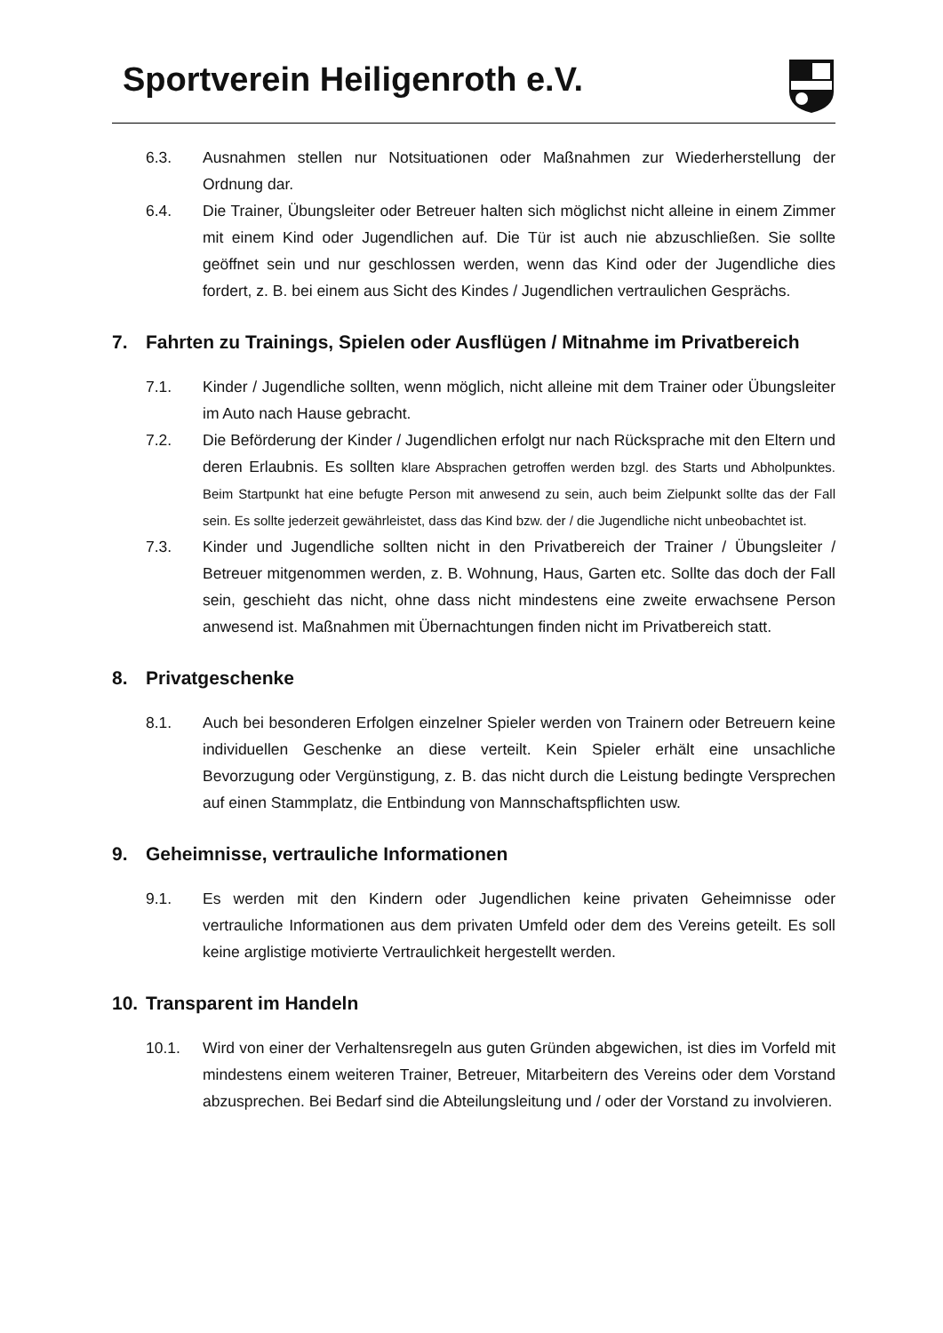Sportverein Heiligenroth e.V.
6.3. Ausnahmen stellen nur Notsituationen oder Maßnahmen zur Wiederherstellung der Ordnung dar.
6.4. Die Trainer, Übungsleiter oder Betreuer halten sich möglichst nicht alleine in einem Zimmer mit einem Kind oder Jugendlichen auf. Die Tür ist auch nie abzuschließen. Sie sollte geöffnet sein und nur geschlossen werden, wenn das Kind oder der Jugendliche dies fordert, z. B. bei einem aus Sicht des Kindes / Jugendlichen vertraulichen Gesprächs.
7. Fahrten zu Trainings, Spielen oder Ausflügen / Mitnahme im Privatbereich
7.1. Kinder / Jugendliche sollten, wenn möglich, nicht alleine mit dem Trainer oder Übungsleiter im Auto nach Hause gebracht.
7.2. Die Beförderung der Kinder / Jugendlichen erfolgt nur nach Rücksprache mit den Eltern und deren Erlaubnis. Es sollten klare Absprachen getroffen werden bzgl. des Starts und Abholpunktes. Beim Startpunkt hat eine befugte Person mit anwesend zu sein, auch beim Zielpunkt sollte das der Fall sein. Es sollte jederzeit gewährleistet, dass das Kind bzw. der / die Jugendliche nicht unbeobachtet ist.
7.3. Kinder und Jugendliche sollten nicht in den Privatbereich der Trainer / Übungsleiter / Betreuer mitgenommen werden, z. B. Wohnung, Haus, Garten etc. Sollte das doch der Fall sein, geschieht das nicht, ohne dass nicht mindestens eine zweite erwachsene Person anwesend ist. Maßnahmen mit Übernachtungen finden nicht im Privatbereich statt.
8. Privatgeschenke
8.1. Auch bei besonderen Erfolgen einzelner Spieler werden von Trainern oder Betreuern keine individuellen Geschenke an diese verteilt. Kein Spieler erhält eine unsachliche Bevorzugung oder Vergünstigung, z. B. das nicht durch die Leistung bedingte Versprechen auf einen Stammplatz, die Entbindung von Mannschaftspflichten usw.
9. Geheimnisse, vertrauliche Informationen
9.1. Es werden mit den Kindern oder Jugendlichen keine privaten Geheimnisse oder vertrauliche Informationen aus dem privaten Umfeld oder dem des Vereins geteilt. Es soll keine arglistige motivierte Vertraulichkeit hergestellt werden.
10. Transparent im Handeln
10.1. Wird von einer der Verhaltensregeln aus guten Gründen abgewichen, ist dies im Vorfeld mit mindestens einem weiteren Trainer, Betreuer, Mitarbeitern des Vereins oder dem Vorstand abzusprechen. Bei Bedarf sind die Abteilungsleitung und / oder der Vorstand zu involvieren.